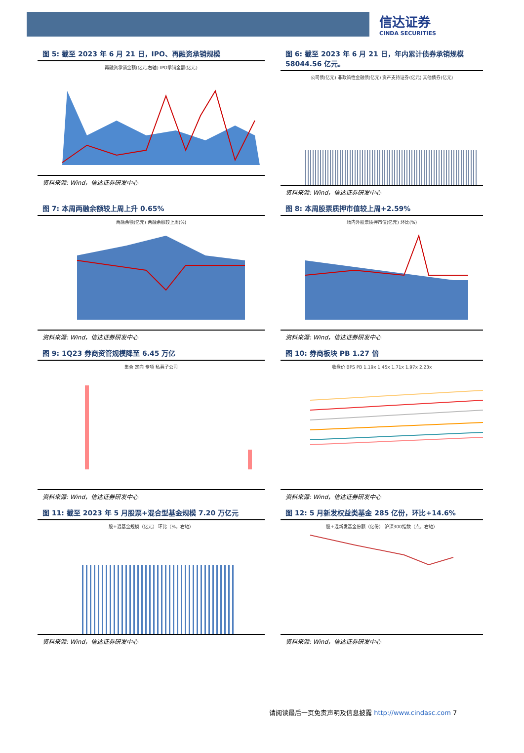信达证券
CINDA SECURITIES
图 5: 截至 2023 年 6 月 21 日，IPO、再融资承销规模
再融资承销金额(亿元,右轴) IPO承销金额(亿元)
资料来源: Wind，信达证券研发中心
图 6: 截至 2023 年 6 月 21 日，年内累计债券承销规模 58044.56 亿元。
公司债(亿元) 非政策性金融债(亿元) 资产支持证券(亿元) 其他债券(亿元)
资料来源: Wind，信达证券研发中心
图 7: 本周两融余额较上周上升 0.65%
两融余额(亿元) 两融余额较上周(%)
资料来源: Wind，信达证券研发中心
图 8: 本周股票质押市值较上周+2.59%
场内外股票质押市值(亿元) 环比(%)
资料来源: Wind，信达证券研发中心
图 9: 1Q23 券商资管规模降至 6.45 万亿
集合 定向 专项 私募子公司
资料来源: Wind，信达证券研发中心
图 10: 券商板块 PB 1.27 倍
收盘价 BPS PB 1.19x 1.45x 1.71x 1.97x 2.23x
资料来源: Wind，信达证券研发中心
图 11: 截至 2023 年 5 月股票+混合型基金规模 7.20 万亿元
股+混基金规模（亿元） 环比（%，右轴）
资料来源: Wind，信达证券研发中心
图 12: 5 月新发权益类基金 285 亿份，环比+14.6%
股+混新发基金份额（亿份） 沪深300指数（点，右轴）
资料来源: Wind，信达证券研发中心
请阅读最后一页免责声明及信息披露 http://www.cindasc.com 7